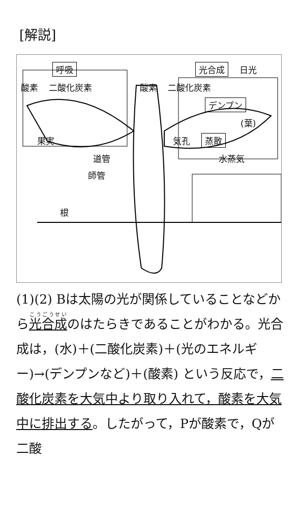[解説]
呼吸 光合成 日光
酸素 二酸化炭素 酸素 二酸化炭素
デンプン
(葉)
果実 気孔 蒸散
道管 水蒸気
師管
根
(1)(2) Bは太陽の光が関係していることなどから光合成のはたらきであることがわかる。光合成は，(水)＋(二酸化炭素)＋(光のエネルギー)→(デンプンなど)＋(酸素) という反応で，二酸化炭素を大気中より取り入れて，酸素を大気中に排出する。したがって，Pが酸素で，Qが二酸